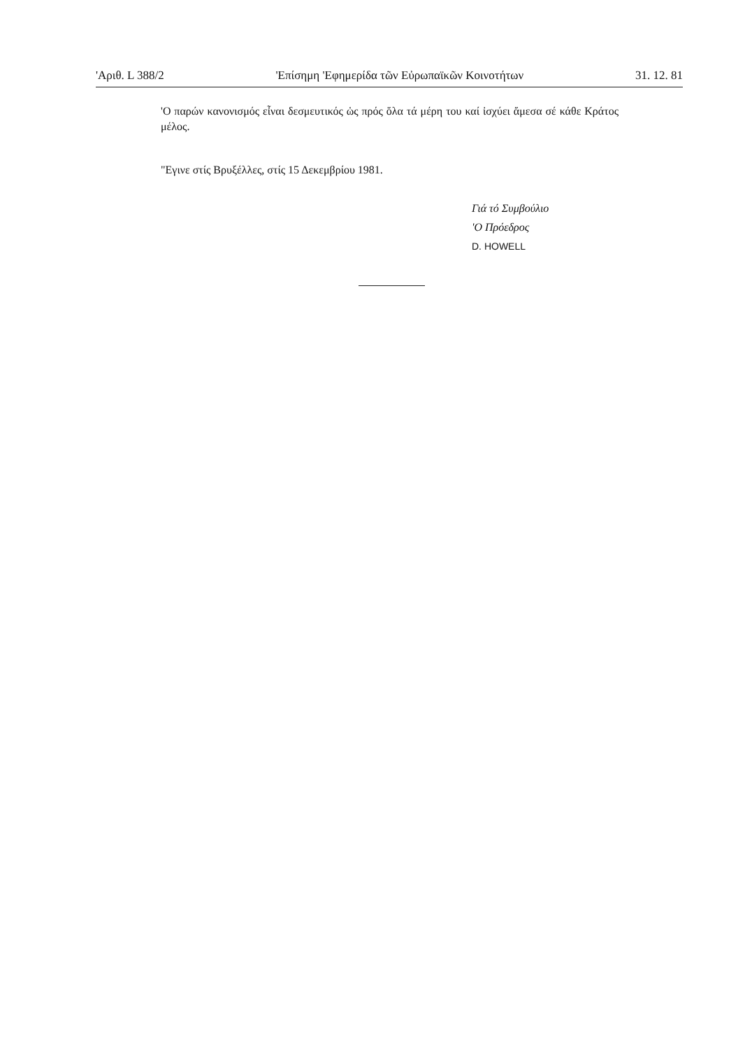'Αριθ. L 388/2 'Επίσημη 'Εφημερίδα τῶν Εὐρωπαϊκῶν Κοινοτήτων 31. 12. 81
'Ο παρών κανονισμός εἶναι δεσμευτικός ὡς πρός ὅλα τά μέρη του καί ἰσχύει ἄμεσα σέ κάθε Κράτος μέλος.
"Εγινε στίς Βρυξέλλες, στίς 15 Δεκεμβρίου 1981.
Γιά τό Συμβούλιο
'Ο Πρόεδρος
D. HOWELL